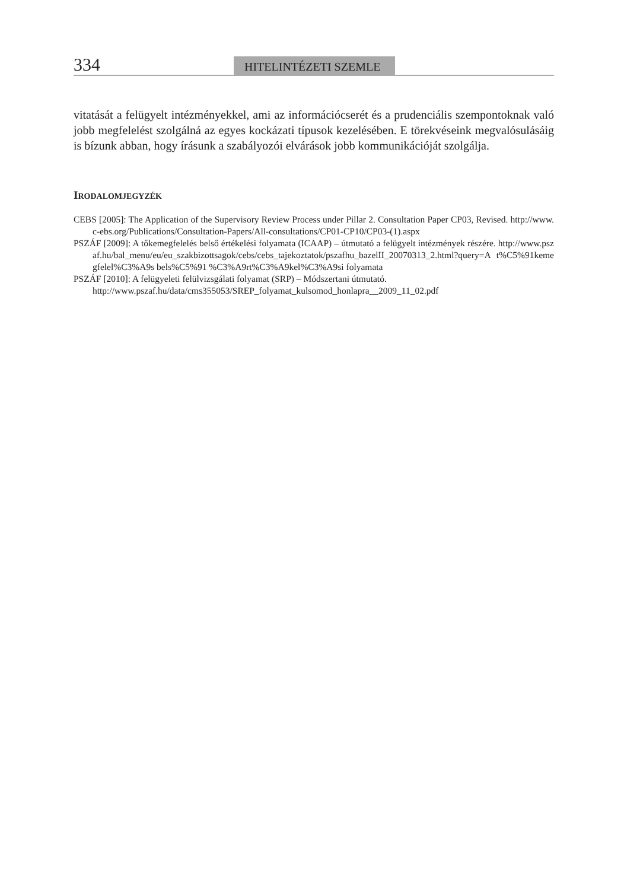334
HITELINTÉZETI SZEMLE
vitatását a felügyelt intézményekkel, ami az információcserét és a prudenciális szempontoknak való jobb megfelelést szolgálná az egyes kockázati típusok kezelésében. E törekvéseink megvalósulásáig is bízunk abban, hogy írásunk a szabályozói elvárások jobb kommunikációját szolgálja.
IRODALOMJEGYZÉK
CEBS [2005]: The Application of the Supervisory Review Process under Pillar 2. Consultation Paper CP03, Revised. http://www.c-ebs.org/Publications/Consultation-Papers/All-consultations/CP01-CP10/CP03-(1).aspx
PSZÁF [2009]: A tőkemegfelelés belső értékelési folyamata (ICAAP) – útmutató a felügyelt intézmények részére. http://www.pszaf.hu/bal_menu/eu/eu_szakbizottsagok/cebs/cebs_tajekoztatok/pszafhu_bazelII_20070313_2.html?query=A t%C5%91kemegfelel%C3%A9s bels%C5%91 %C3%A9rt%C3%A9kel%C3%A9si folyamata
PSZÁF [2010]: A felügyeleti felülvizsgálati folyamat (SRP) – Módszertani útmutató.
http://www.pszaf.hu/data/cms355053/SREP_folyamat_kulsomod_honlapra__2009_11_02.pdf